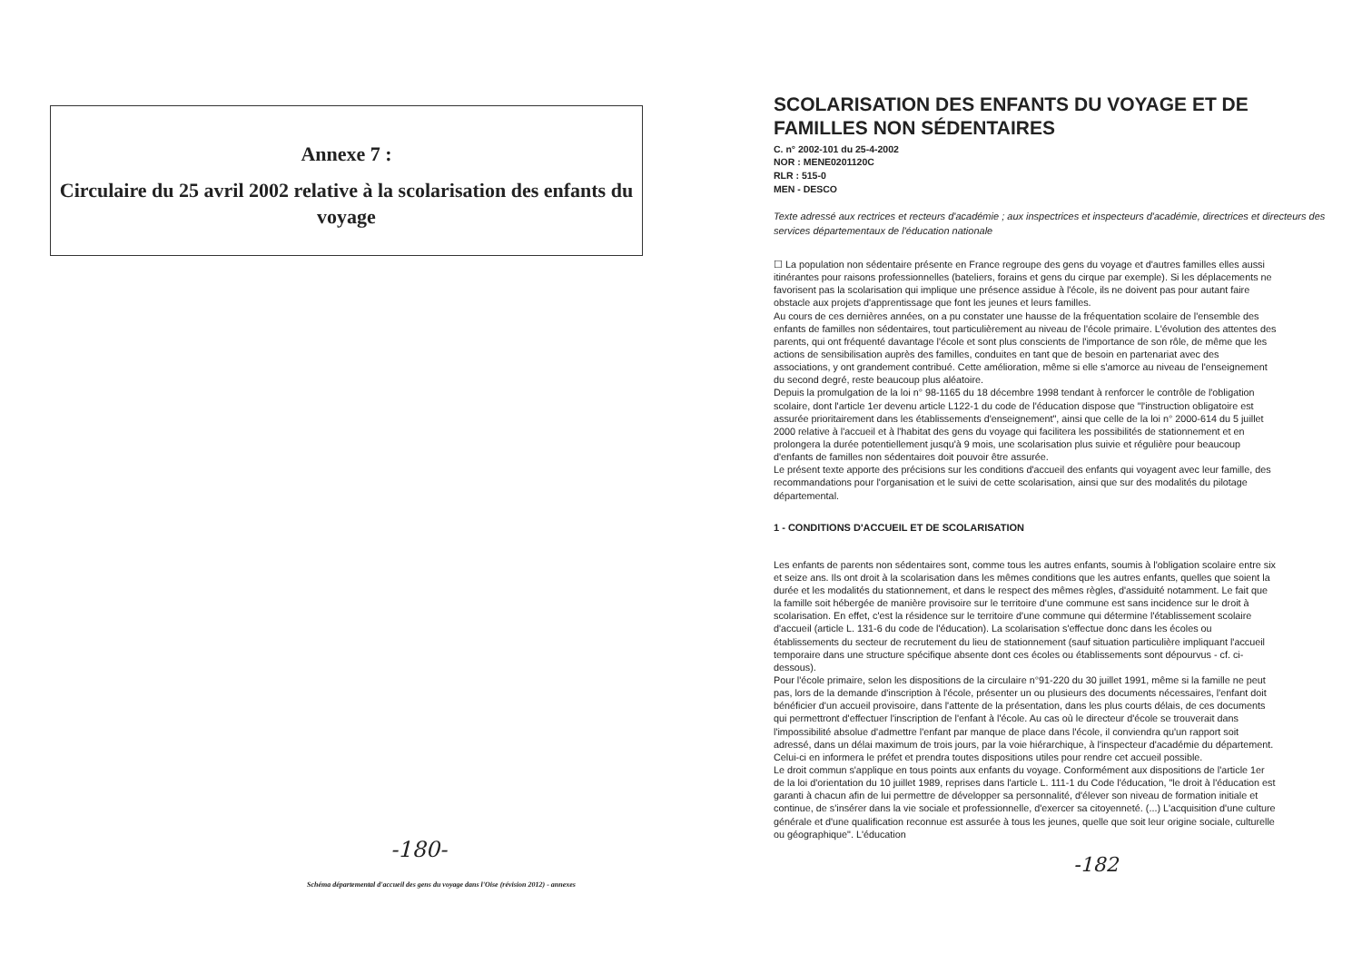Annexe 7 :
Circulaire du 25 avril 2002 relative à la scolarisation des enfants du voyage
-180-
Schéma départemental d'accueil des gens du voyage dans l'Oise (révision 2012) - annexes
SCOLARISATION DES ENFANTS DU VOYAGE ET DE FAMILLES NON SÉDENTAIRES
C. n° 2002-101 du 25-4-2002
NOR : MENE0201120C
RLR : 515-0
MEN - DESCO
Texte adressé aux rectrices et recteurs d'académie ; aux inspectrices et inspecteurs d'académie, directrices et directeurs des services départementaux de l'éducation nationale
☐ La population non sédentaire présente en France regroupe des gens du voyage et d'autres familles elles aussi itinérantes pour raisons professionnelles (bateliers, forains et gens du cirque par exemple). Si les déplacements ne favorisent pas la scolarisation qui implique une présence assidue à l'école, ils ne doivent pas pour autant faire obstacle aux projets d'apprentissage que font les jeunes et leurs familles.
Au cours de ces dernières années, on a pu constater une hausse de la fréquentation scolaire de l'ensemble des enfants de familles non sédentaires, tout particulièrement au niveau de l'école primaire. L'évolution des attentes des parents, qui ont fréquenté davantage l'école et sont plus conscients de l'importance de son rôle, de même que les actions de sensibilisation auprès des familles, conduites en tant que de besoin en partenariat avec des associations, y ont grandement contribué. Cette amélioration, même si elle s'amorce au niveau de l'enseignement du second degré, reste beaucoup plus aléatoire.
Depuis la promulgation de la loi n° 98-1165 du 18 décembre 1998 tendant à renforcer le contrôle de l'obligation scolaire, dont l'article 1er devenu article L122-1 du code de l'éducation dispose que "l'instruction obligatoire est assurée prioritairement dans les établissements d'enseignement", ainsi que celle de la loi n° 2000-614 du 5 juillet 2000 relative à l'accueil et à l'habitat des gens du voyage qui facilitera les possibilités de stationnement et en prolongera la durée potentiellement jusqu'à 9 mois, une scolarisation plus suivie et régulière pour beaucoup d'enfants de familles non sédentaires doit pouvoir être assurée.
Le présent texte apporte des précisions sur les conditions d'accueil des enfants qui voyagent avec leur famille, des recommandations pour l'organisation et le suivi de cette scolarisation, ainsi que sur des modalités du pilotage départemental.
1 - CONDITIONS D'ACCUEIL ET DE SCOLARISATION
Les enfants de parents non sédentaires sont, comme tous les autres enfants, soumis à l'obligation scolaire entre six et seize ans. Ils ont droit à la scolarisation dans les mêmes conditions que les autres enfants, quelles que soient la durée et les modalités du stationnement, et dans le respect des mêmes règles, d'assiduité notamment. Le fait que la famille soit hébergée de manière provisoire sur le territoire d'une commune est sans incidence sur le droit à scolarisation. En effet, c'est la résidence sur le territoire d'une commune qui détermine l'établissement scolaire d'accueil (article L. 131-6 du code de l'éducation). La scolarisation s'effectue donc dans les écoles ou établissements du secteur de recrutement du lieu de stationnement (sauf situation particulière impliquant l'accueil temporaire dans une structure spécifique absente dont ces écoles ou établissements sont dépourvus - cf. ci-dessous).
Pour l'école primaire, selon les dispositions de la circulaire n°91-220 du 30 juillet 1991, même si la famille ne peut pas, lors de la demande d'inscription à l'école, présenter un ou plusieurs des documents nécessaires, l'enfant doit bénéficier d'un accueil provisoire, dans l'attente de la présentation, dans les plus courts délais, de ces documents qui permettront d'effectuer l'inscription de l'enfant à l'école. Au cas où le directeur d'école se trouverait dans l'impossibilité absolue d'admettre l'enfant par manque de place dans l'école, il conviendra qu'un rapport soit adressé, dans un délai maximum de trois jours, par la voie hiérarchique, à l'inspecteur d'académie du département. Celui-ci en informera le préfet et prendra toutes dispositions utiles pour rendre cet accueil possible.
Le droit commun s'applique en tous points aux enfants du voyage. Conformément aux dispositions de l'article 1er de la loi d'orientation du 10 juillet 1989, reprises dans l'article L. 111-1 du Code l'éducation, "le droit à l'éducation est garanti à chacun afin de lui permettre de développer sa personnalité, d'élever son niveau de formation initiale et continue, de s'insérer dans la vie sociale et professionnelle, d'exercer sa citoyenneté. (...) L'acquisition d'une culture générale et d'une qualification reconnue est assurée à tous les jeunes, quelle que soit leur origine sociale, culturelle ou géographique". L'éducation
-182